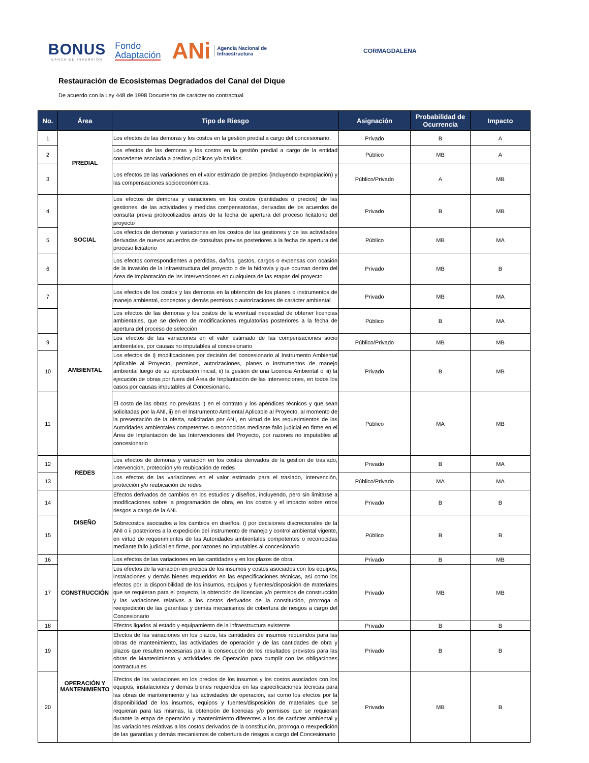BONUS
BANCA DE INVERSIÓN
Fondo
Adaptación
ANi
Agencia Nacional de
Infraestructura
CORMAGDALENA
Restauración de Ecosistemas Degradados del Canal del Dique
De acuerdo con la Ley 448 de 1998 Documento de carácter no contractual
| No. | Área | Tipo de Riesgo | Asignación | Probabilidad de Ocurrencia | Impacto |
| --- | --- | --- | --- | --- | --- |
| 1 | PREDIAL | Los efectos de las demoras y los costos en la gestión predial a cargo del concesionario. | Privado | B | A |
| 2 | | Los efectos de las demoras y los costos en la gestión predial a cargo de la entidad concedente asociada a predios públicos y/o baldíos. | Público | MB | A |
| 3 | | Los efectos de las variaciones en el valor estimado de predios (incluyendo expropiación) y las compensaciones socioeconómicas. | Público/Privado | A | MB |
| 4 | SOCIAL | Los efectos de demoras y variaciones en los costos (cantidades o precios) de las gestiones, de las actividades y medidas compensatorias, derivadas de los acuerdos de consulta previa protocolizados antes de la fecha de apertura del proceso licitatorio del proyecto | Privado | B | MB |
| 5 | | Los efectos de demoras y variaciones en los costos de las gestiones y de las actividades derivadas de nuevos acuerdos de consultas previas posteriores a la fecha de apertura del proceso licitatorio | Público | MB | MA |
| 6 | | Los efectos correspondientes a pérdidas, daños, gastos, cargos o expensas con ocasión de la invasión de la infraestructura del proyecto o de la hidrovía y que ocurran dentro del Área de Implantación de las Intervenciones en cualquiera de las etapas del proyecto | Privado | MB | B |
| 7 | AMBIENTAL | Los efectos de los costos y las demoras en la obtención de los planes o instrumentos de manejo ambiental, conceptos y demás permisos o autorizaciones de carácter ambiental | Privado | MB | MA |
| | | Los efectos de las demoras y los costos de la eventual necesidad de obtener licencias ambientales, que se deriven de modificaciones regulatorias posteriores a la fecha de apertura del proceso de selección | Público | B | MA |
| 9 | | Los efectos de las variaciones en el valor estimado de las compensaciones socio ambientales, por causas no imputables al concesionario | Público/Privado | MB | MB |
| 10 | | Los efectos de i) modificaciones por decisión del concesionario al Instrumento Ambiental Aplicable al Proyecto, permisos, autorizaciones, planes o instrumentos de manejo ambiental luego de su aprobación inicial, ii) la gestión de una Licencia Ambiental o iii) la ejecución de obras por fuera del Área de Implantación de las Intervenciones, en todos los casos por causas imputables al Concesionario. | Privado | B | MB |
| 11 | | El costo de las obras no previstas i) en el contrato y los apéndices técnicos y que sean solicitadas por la ANI, ii) en el Instrumento Ambiental Aplicable al Proyecto, al momento de la presentación de la oferta, solicitadas por ANI, en virtud de los requerimientos de las Autoridades ambientales competentes o reconocidas mediante fallo judicial en firme en el Área de Implantación de las Intervenciones del Proyecto, por razones no imputables al concesionario | Público | MA | MB |
| 12 | REDES | Los efectos de demoras y variación en los costos derivados de la gestión de traslado, intervención, protección y/o reubicación de redes | Privado | B | MA |
| 13 | | Los efectos de las variaciones en el valor estimado para el traslado, intervención, protección y/o reubicación de redes | Público/Privado | MA | MA |
| 14 | DISEÑO | Efectos derivados de cambios en los estudios y diseños, incluyendo, pero sin limitarse a modificaciones sobre la programación de obra, en los costos y el impacto sobre otros riesgos a cargo de la ANI. | Privado | B | B |
| 15 | | Sobrecostos asociados a los cambios en diseños: i) por decisiones discrecionales de la ANI o ii posteriores a la expedición del instrumento de manejo y control ambiental vigente, en virtud de requerimientos de las Autoridades ambientales competentes o reconocidas mediante fallo judicial en firme, por razones no imputables al concesionario | Público | B | B |
| 16 | CONSTRUCCIÓN | Los efectos de las variaciones en las cantidades y en los plazos de obra. | Privado | B | MB |
| 17 | | Los efectos de la variación en precios de los insumos y costos asociados con los equipos, instalaciones y demás bienes requeridos en las especificaciones técnicas, así como los efectos por la disponibilidad de los insumos, equipos y fuentes/disposición de materiales que se requieran para el proyecto, la obtención de licencias y/o permisos de construcción y las variaciones relativas a los costos derivados de la constitución, prorroga o reexpedición de las garantías y demás mecanismos de cobertura de riesgos a cargo del Concesionario | Privado | MB | MB |
| 18 | | Efectos ligados al estado y equipamiento de la infraestructura existente | Privado | B | B |
| 19 | OPERACIÓN Y MANTENIMIENTO | Efectos de las variaciones en los plazos, las cantidades de insumos requeridos para las obras de mantenimiento, las actividades de operación y de las cantidades de obra y plazos que resulten necesarias para la consecución de los resultados previstos para las obras de Mantenimiento y actividades de Operación para cumplir con las obligaciones contractuales | Privado | B | B |
| 20 | | Efectos de las variaciones en los precios de los insumos y los costos asociados con los equipos, instalaciones y demás bienes requeridos en las especificaciones técnicas para las obras de mantenimiento y las actividades de operación, así como los efectos por la disponibilidad de los insumos, equipos y fuentes/disposición de materiales que se requieran para las mismas, la obtención de licencias y/o permisos que se requieran durante la etapa de operación y mantenimiento diferentes a los de carácter ambiental y las variaciones relativas a los costos derivados de la constitución, prorroga o reexpedición de las garantías y demás mecanismos de cobertura de riesgos a cargo del Concesionario | Privado | MB | B |